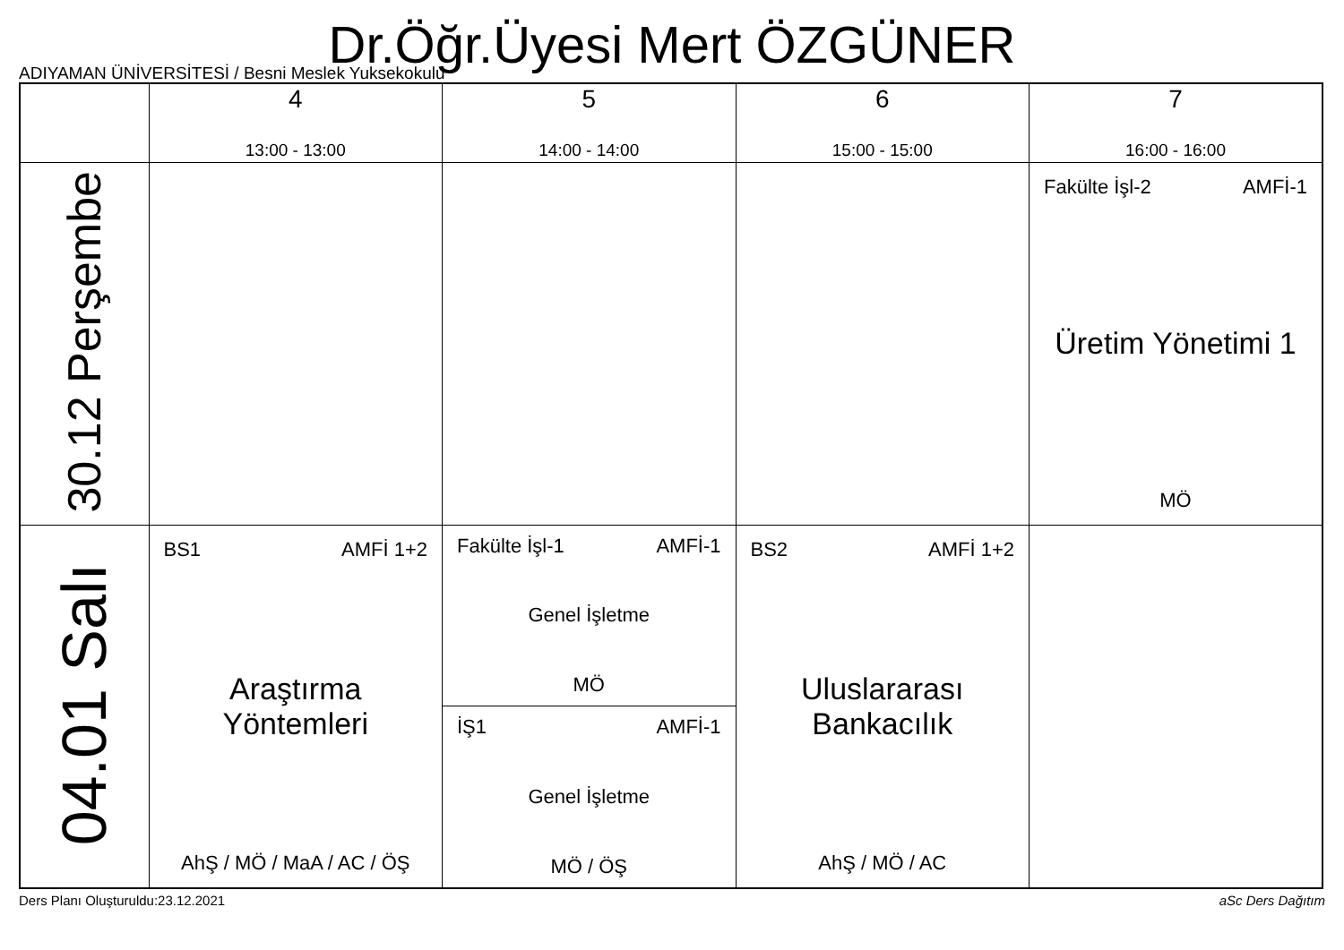Dr.Öğr.Üyesi Mert ÖZGÜNER
ADIYAMAN ÜNİVERSİTESİ / Besni Meslek Yuksekokulu
| | 4 13:00 - 13:00 | 5 14:00 - 14:00 | 6 15:00 - 15:00 | 7 16:00 - 16:00 |
| --- | --- | --- | --- | --- |
| 30.12 Perşembe | | | | Fakülte İşl-2 AMFİ-1 Üretim Yönetimi 1 MÖ |
| 04.01 Salı | BS1 AMFİ 1+2 Araştırma Yöntemleri AhŞ / MÖ / MaA / AC / ÖŞ | Fakülte İşl-1 AMFİ-1 Genel İşletme MÖ İŞ1 AMFİ-1 Genel İşletme MÖ / ÖŞ | BS2 AMFİ 1+2 Uluslararası Bankacılık AhŞ / MÖ / AC | |
Ders Planı Oluşturuldu:23.12.2021 aSc Ders Dağıtım